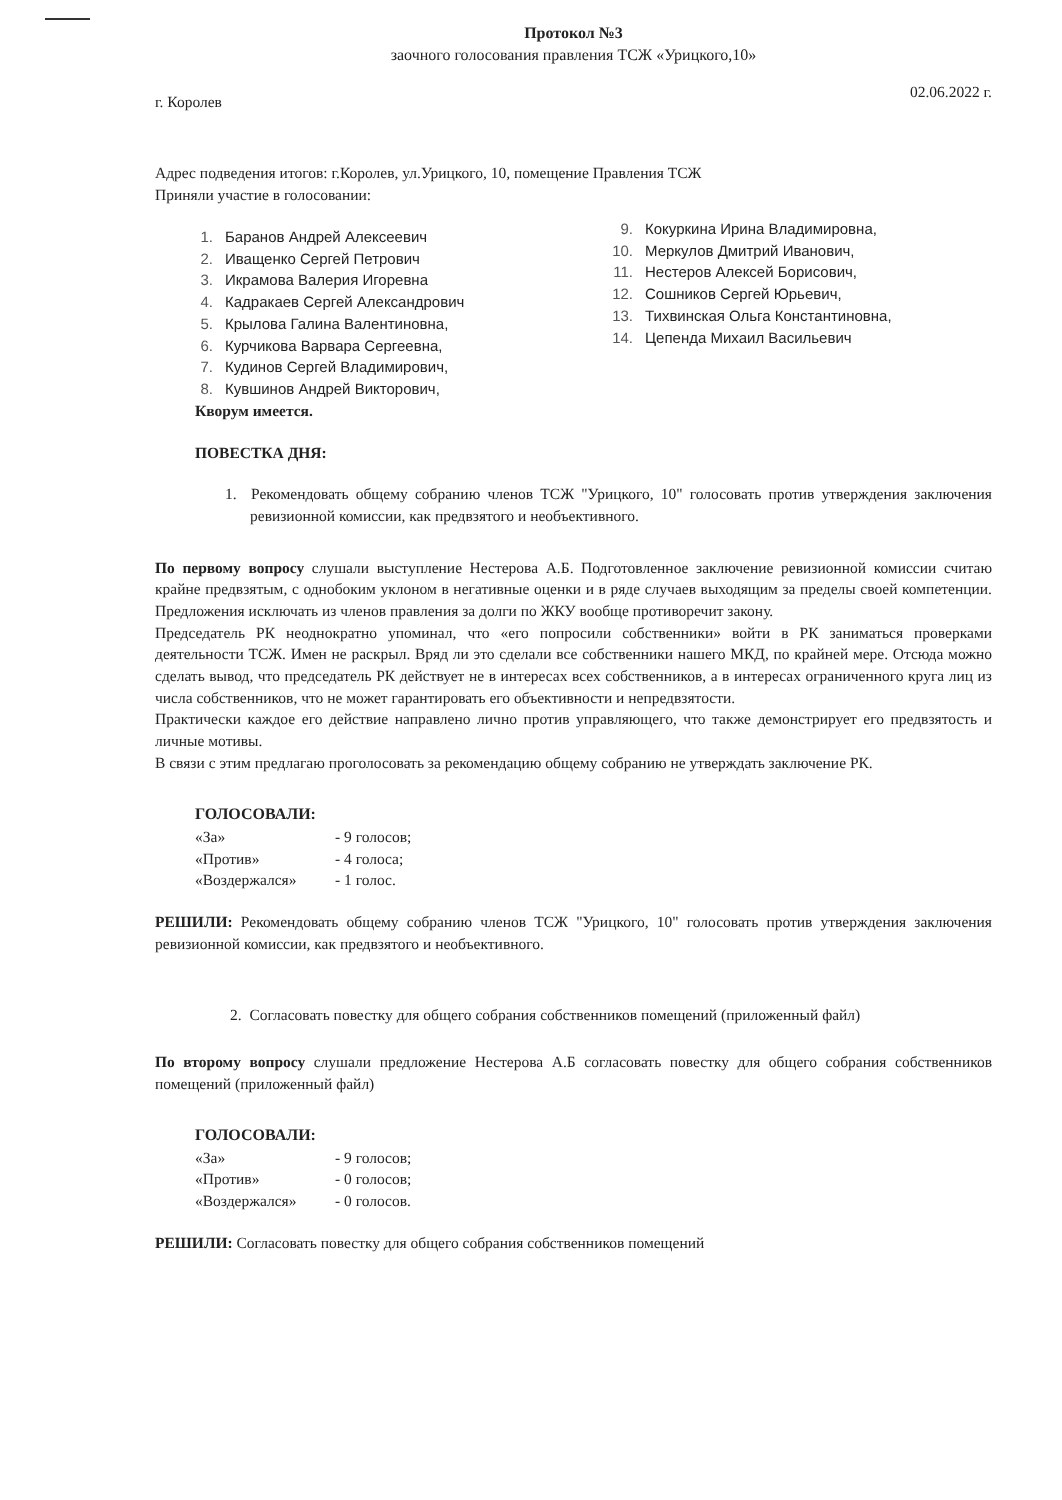Протокол №3
заочного голосования правления ТСЖ «Урицкого,10»
г. Королев 02.06.2022 г.
Адрес подведения итогов: г.Королев, ул.Урицкого, 10, помещение Правления ТСЖ
Приняли участие в голосовании:
1. Баранов Андрей Алексеевич
2. Иващенко Сергей Петрович
3. Икрамова Валерия Игоревна
4. Кадракаев Сергей Александрович
5. Крылова Галина Валентиновна,
6. Курчикова Варвара Сергеевна,
7. Кудинов Сергей Владимирович,
8. Кувшинов Андрей Викторович,
9. Кокуркина Ирина Владимировна,
10. Меркулов Дмитрий Иванович,
11. Нестеров Алексей Борисович,
12. Сошников Сергей Юрьевич,
13. Тихвинская Ольга Константиновна,
14. Цепенда Михаил Васильевич
Кворум имеется.
ПОВЕСТКА ДНЯ:
1. Рекомендовать общему собранию членов ТСЖ "Урицкого, 10" голосовать против утверждения заключения ревизионной комиссии, как предвзятого и необъективного.
По первому вопросу слушали выступление Нестерова А.Б. Подготовленное заключение ревизионной комиссии считаю крайне предвзятым, с однобоким уклоном в негативные оценки и в ряде случаев выходящим за пределы своей компетенции. Предложения исключать из членов правления за долги по ЖКУ вообще противоречит закону.
Председатель РК неоднократно упоминал, что «его попросили собственники» войти в РК заниматься проверками деятельности ТСЖ. Имен не раскрыл. Вряд ли это сделали все собственники нашего МКД, по крайней мере. Отсюда можно сделать вывод, что председатель РК действует не в интересах всех собственников, а в интересах ограниченного круга лиц из числа собственников, что не может гарантировать его объективности и непредвзятости.
Практически каждое его действие направлено лично против управляющего, что также демонстрирует его предвзятость и личные мотивы.
В связи с этим предлагаю проголосовать за рекомендацию общему собранию не утверждать заключение РК.
ГОЛОСОВАЛИ:
«За» - 9 голосов;
«Против» - 4 голоса;
«Воздержался» - 1 голос.
РЕШИЛИ: Рекомендовать общему собранию членов ТСЖ "Урицкого, 10" голосовать против утверждения заключения ревизионной комиссии, как предвзятого и необъективного.
2. Согласовать повестку для общего собрания собственников помещений (приложенный файл)
По второму вопросу слушали предложение Нестерова А.Б согласовать повестку для общего собрания собственников помещений (приложенный файл)
ГОЛОСОВАЛИ:
«За» - 9 голосов;
«Против» - 0 голосов;
«Воздержался» - 0 голосов.
РЕШИЛИ: Согласовать повестку для общего собрания собственников помещений